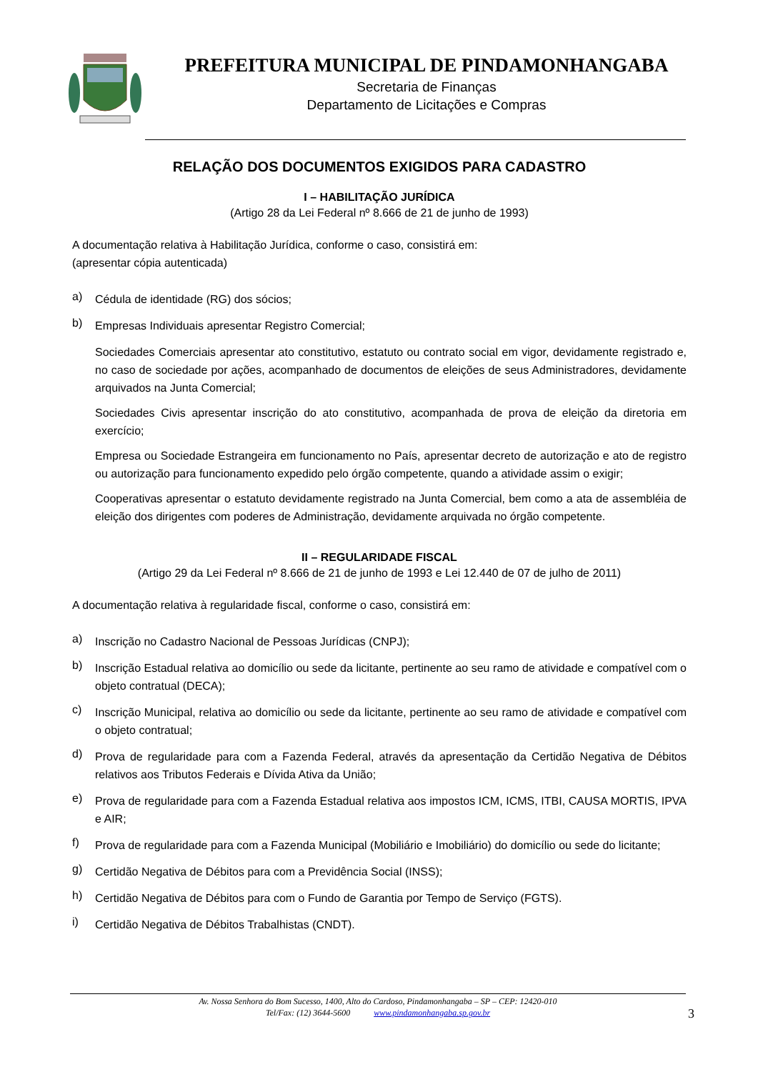PREFEITURA MUNICIPAL DE PINDAMONHANGABA
Secretaria de Finanças
Departamento de Licitações e Compras
RELAÇÃO DOS DOCUMENTOS EXIGIDOS PARA CADASTRO
I – HABILITAÇÃO JURÍDICA
(Artigo 28 da Lei Federal nº 8.666 de 21 de junho de 1993)
A documentação relativa à Habilitação Jurídica, conforme o caso, consistirá em:
(apresentar cópia autenticada)
a)
Cédula de identidade (RG) dos sócios;
b)
Empresas Individuais apresentar Registro Comercial;
Sociedades Comerciais apresentar ato constitutivo, estatuto ou contrato social em vigor, devidamente registrado e, no caso de sociedade por ações, acompanhado de documentos de eleições de seus Administradores, devidamente arquivados na Junta Comercial;
Sociedades Civis apresentar inscrição do ato constitutivo, acompanhada de prova de eleição da diretoria em exercício;
Empresa ou Sociedade Estrangeira em funcionamento no País, apresentar decreto de autorização e ato de registro ou autorização para funcionamento expedido pelo órgão competente, quando a atividade assim o exigir;
Cooperativas apresentar o estatuto devidamente registrado na Junta Comercial, bem como a ata de assembléia de eleição dos dirigentes com poderes de Administração, devidamente arquivada no órgão competente.
II – REGULARIDADE FISCAL
(Artigo 29 da Lei Federal nº 8.666 de 21 de junho de 1993 e Lei 12.440 de 07 de julho de 2011)
A documentação relativa à regularidade fiscal, conforme o caso, consistirá em:
a)
Inscrição no Cadastro Nacional de Pessoas Jurídicas (CNPJ);
b)
Inscrição Estadual relativa ao domicílio ou sede da licitante, pertinente ao seu ramo de atividade e compatível com o objeto contratual (DECA);
c)
Inscrição Municipal, relativa ao domicílio ou sede da licitante, pertinente ao seu ramo de atividade e compatível com o objeto contratual;
d)
Prova de regularidade para com a Fazenda Federal, através da apresentação da Certidão Negativa de Débitos relativos aos Tributos Federais e Dívida Ativa da União;
e)
Prova de regularidade para com a Fazenda Estadual relativa aos impostos ICM, ICMS, ITBI, CAUSA MORTIS, IPVA e AIR;
f)
Prova de regularidade para com a Fazenda Municipal (Mobiliário e Imobiliário) do domicílio ou sede do licitante;
g)
Certidão Negativa de Débitos para com a Previdência Social (INSS);
h)
Certidão Negativa de Débitos para com o Fundo de Garantia por Tempo de Serviço (FGTS).
i)
Certidão Negativa de Débitos Trabalhistas (CNDT).
Av. Nossa Senhora do Bom Sucesso, 1400, Alto do Cardoso, Pindamonhangaba – SP – CEP: 12420-010
Tel/Fax: (12) 3644-5600 www.pindamonhangaba.sp.gov.br
3